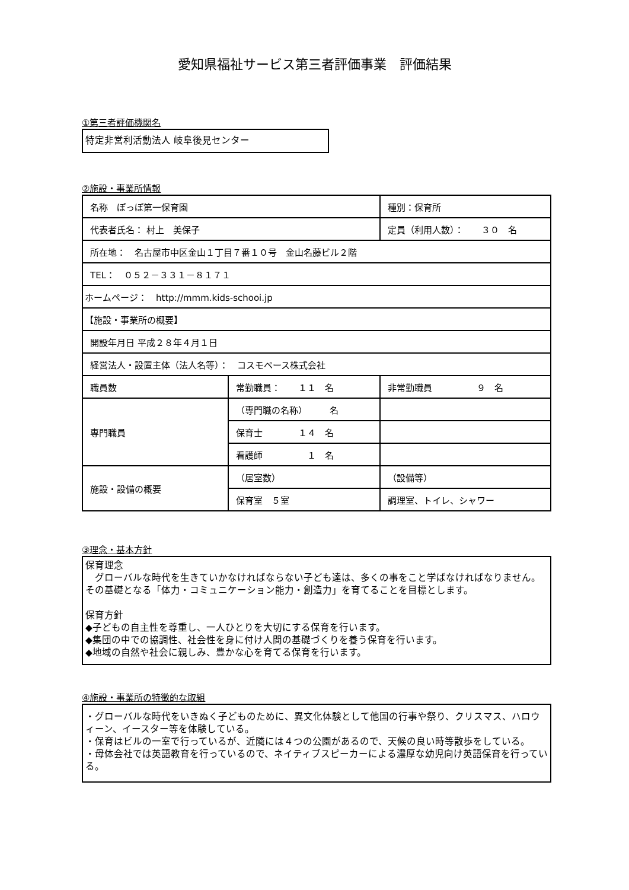愛知県福祉サービス第三者評価事業　評価結果
①第三者評価機関名
特定非営利活動法人 岐阜後見センター
②施設・事業所情報
| 名称 ぽっぽ第一保育園 | | 種別：保育所 |
| 代表者氏名： 村上 美保子 | | 定員（利用人数）： ３０ 名 |
| 所在地： 名古屋市中区金山１丁目７番１０号 金山名藤ビル２階 | | |
| TEL： ０５２－３３１－８１７１ | | |
| ホームページ： http://mmm.kids-schooi.jp | | |
| 【施設・事業所の概要】 | | |
| 開設年月日 平成２８年４月１日 | | |
| 経営法人・設置主体（法人名等）： コスモペース株式会社 | | |
| 職員数 | 常勤職員： １１ 名 | 非常勤職員 ９ 名 |
| 専門職員 | （専門職の名称） 名 | |
| | 保育士 １４ 名 | |
| | 看護師 １ 名 | |
| 施設・設備の概要 | （居室数） | （設備等） |
| | 保育室 ５室 | 調理室、トイレ、シャワー |
③理念・基本方針
保育理念
　グローバルな時代を生きていかなければならない子ども達は、多くの事をこと学ばなければなりません。その基礎となる「体力・コミュニケーション能力・創造力」を育てることを目標とします。
保育方針
◆子どもの自主性を尊重し、一人ひとりを大切にする保育を行います。
◆集団の中での協調性、社会性を身に付け人間の基礎づくりを養う保育を行います。
◆地域の自然や社会に親しみ、豊かな心を育てる保育を行います。
④施設・事業所の特徴的な取組
・グローバルな時代をいきぬく子どものために、異文化体験として他国の行事や祭り、クリスマス、ハロウィーン、イースター等を体験している。
・保育はビルの一室で行っているが、近隣には４つの公園があるので、天候の良い時等散歩をしている。
・母体会社では英語教育を行っているので、ネイティブスピーカーによる濃厚な幼児向け英語保育を行っている。